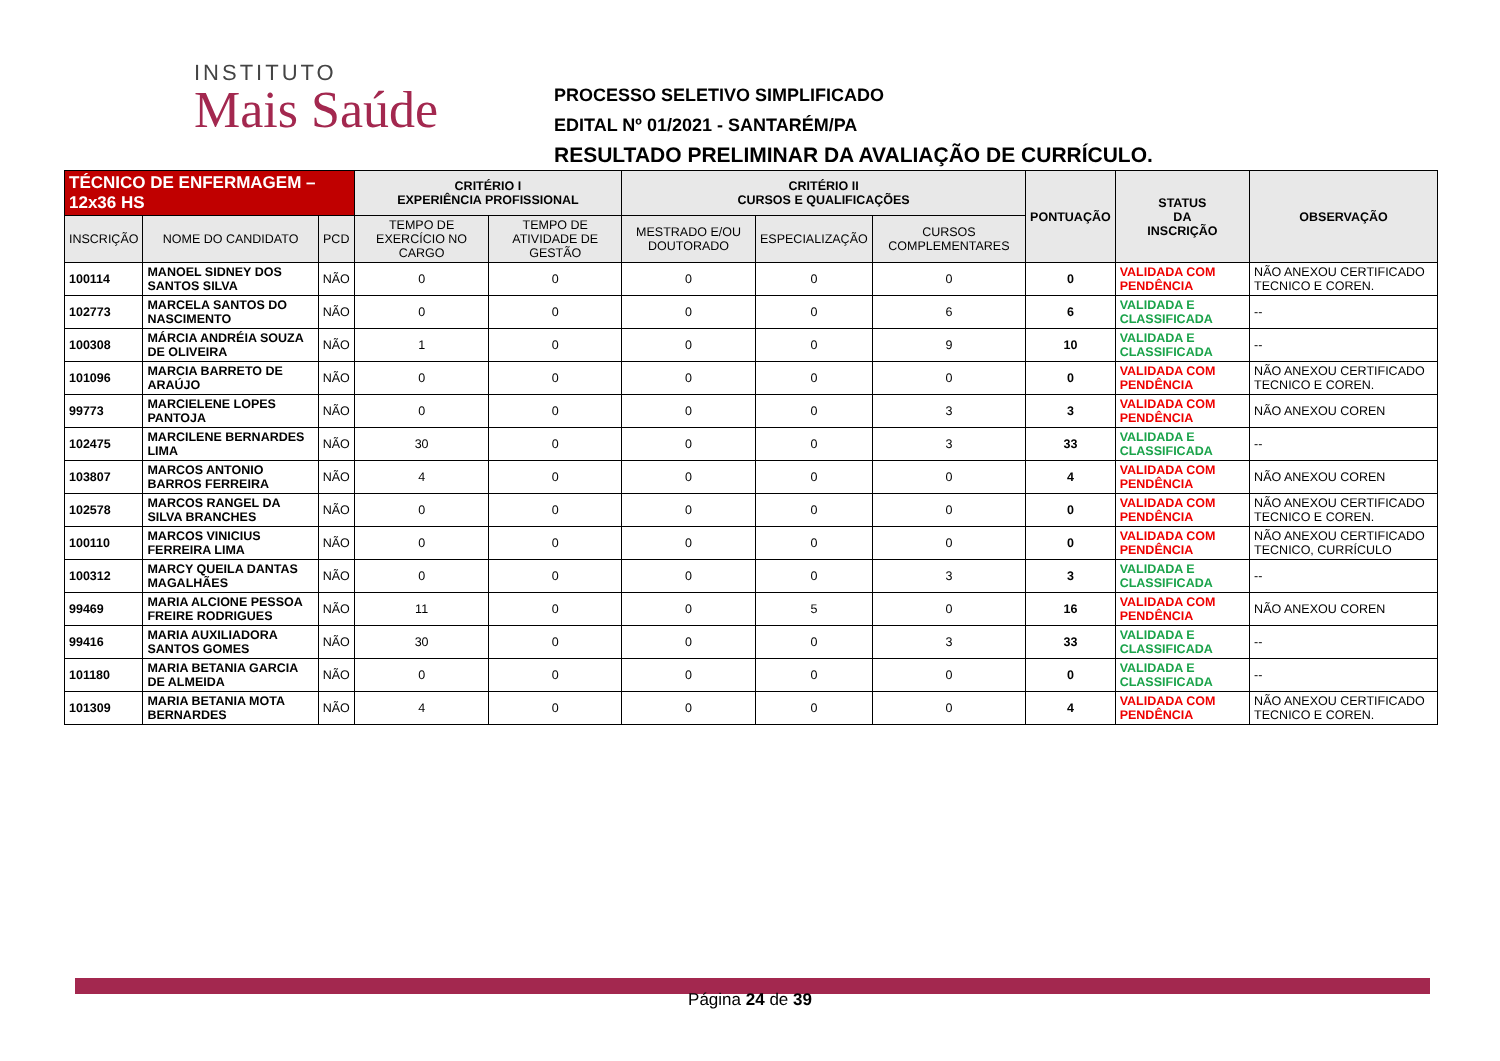INSTITUTO
Mais Saúde
PROCESSO SELETIVO SIMPLIFICADO
EDITAL Nº 01/2021 - SANTARÉM/PA
RESULTADO PRELIMINAR DA AVALIAÇÃO DE CURRÍCULO.
| TÉCNICO DE ENFERMAGEM – 12x36 HS | | | CRITÉRIO I EXPERIÊNCIA PROFISSIONAL | | CRITÉRIO II CURSOS E QUALIFICAÇÕES | | | PONTUAÇÃO | STATUS DA INSCRIÇÃO | OBSERVAÇÃO |
| --- | --- | --- | --- | --- | --- | --- | --- | --- | --- | --- |
| INSCRIÇÃO | NOME DO CANDIDATO | PCD | TEMPO DE EXERCÍCIO NO CARGO | TEMPO DE ATIVIDADE DE GESTÃO | MESTRADO E/OU DOUTORADO | ESPECIALIZAÇÃO | CURSOS COMPLEMENTARES | | | |
| 100114 | MANOEL SIDNEY DOS SANTOS SILVA | NÃO | 0 | 0 | 0 | 0 | 0 | 0 | VALIDADA COM PENDÊNCIA | NÃO ANEXOU CERTIFICADO TECNICO E COREN. |
| 102773 | MARCELA SANTOS DO NASCIMENTO | NÃO | 0 | 0 | 0 | 0 | 6 | 6 | VALIDADA E CLASSIFICADA | -- |
| 100308 | MÁRCIA ANDRÉIA SOUZA DE OLIVEIRA | NÃO | 1 | 0 | 0 | 0 | 9 | 10 | VALIDADA E CLASSIFICADA | -- |
| 101096 | MARCIA BARRETO DE ARAÚJO | NÃO | 0 | 0 | 0 | 0 | 0 | 0 | VALIDADA COM PENDÊNCIA | NÃO ANEXOU CERTIFICADO TECNICO E COREN. |
| 99773 | MARCIELENE LOPES PANTOJA | NÃO | 0 | 0 | 0 | 0 | 3 | 3 | VALIDADA COM PENDÊNCIA | NÃO ANEXOU COREN |
| 102475 | MARCILENE BERNARDES LIMA | NÃO | 30 | 0 | 0 | 0 | 3 | 33 | VALIDADA E CLASSIFICADA | -- |
| 103807 | MARCOS ANTONIO BARROS FERREIRA | NÃO | 4 | 0 | 0 | 0 | 0 | 4 | VALIDADA COM PENDÊNCIA | NÃO ANEXOU COREN |
| 102578 | MARCOS RANGEL DA SILVA BRANCHES | NÃO | 0 | 0 | 0 | 0 | 0 | 0 | VALIDADA COM PENDÊNCIA | NÃO ANEXOU CERTIFICADO TECNICO E COREN. |
| 100110 | MARCOS VINICIUS FERREIRA LIMA | NÃO | 0 | 0 | 0 | 0 | 0 | 0 | VALIDADA COM PENDÊNCIA | NÃO ANEXOU CERTIFICADO TECNICO, CURRÍCULO |
| 100312 | MARCY QUEILA DANTAS MAGALHÃES | NÃO | 0 | 0 | 0 | 0 | 3 | 3 | VALIDADA E CLASSIFICADA | -- |
| 99469 | MARIA ALCIONE PESSOA FREIRE RODRIGUES | NÃO | 11 | 0 | 0 | 5 | 0 | 16 | VALIDADA COM PENDÊNCIA | NÃO ANEXOU COREN |
| 99416 | MARIA AUXILIADORA SANTOS GOMES | NÃO | 30 | 0 | 0 | 0 | 3 | 33 | VALIDADA E CLASSIFICADA | -- |
| 101180 | MARIA BETANIA GARCIA DE ALMEIDA | NÃO | 0 | 0 | 0 | 0 | 0 | 0 | VALIDADA E CLASSIFICADA | -- |
| 101309 | MARIA BETANIA MOTA BERNARDES | NÃO | 4 | 0 | 0 | 0 | 0 | 4 | VALIDADA COM PENDÊNCIA | NÃO ANEXOU CERTIFICADO TECNICO E COREN. |
Página 24 de 39